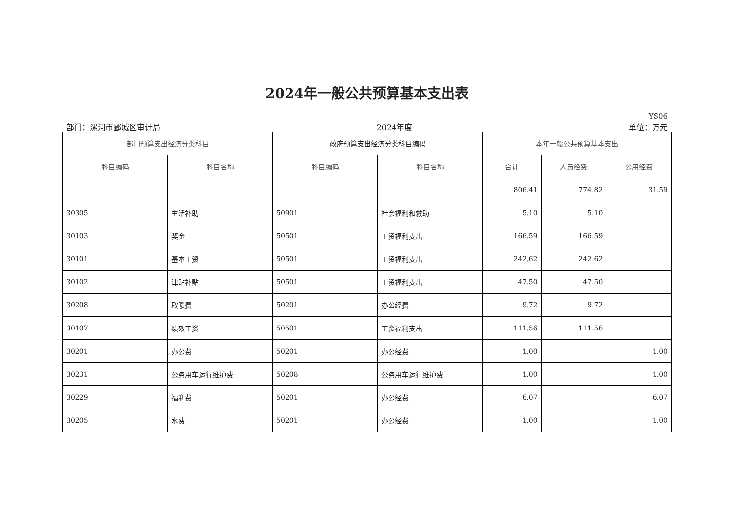2024年一般公共预算基本支出表
YS06
部门：漯河市郾城区审计局 2024年度 单位：万元
| 部门预算支出经济分类科目 | | 政府预算支出经济分类科目编码 | | 本年一般公共预算基本支出 | | |
| --- | --- | --- | --- | --- | --- | --- |
| 科目编码 | 科目名称 | 科目编码 | 科目名称 | 合计 | 人员经费 | 公用经费 |
| | | | | 806.41 | 774.82 | 31.59 |
| 30305 | 生活补助 | 50901 | 社会福利和救助 | 5.10 | 5.10 | |
| 30103 | 奖金 | 50501 | 工资福利支出 | 166.59 | 166.59 | |
| 30101 | 基本工资 | 50501 | 工资福利支出 | 242.62 | 242.62 | |
| 30102 | 津贴补贴 | 50501 | 工资福利支出 | 47.50 | 47.50 | |
| 30208 | 取暖费 | 50201 | 办公经费 | 9.72 | 9.72 | |
| 30107 | 绩效工资 | 50501 | 工资福利支出 | 111.56 | 111.56 | |
| 30201 | 办公费 | 50201 | 办公经费 | 1.00 | | 1.00 |
| 30231 | 公务用车运行维护费 | 50208 | 公务用车运行维护费 | 1.00 | | 1.00 |
| 30229 | 福利费 | 50201 | 办公经费 | 6.07 | | 6.07 |
| 30205 | 水费 | 50201 | 办公经费 | 1.00 | | 1.00 |